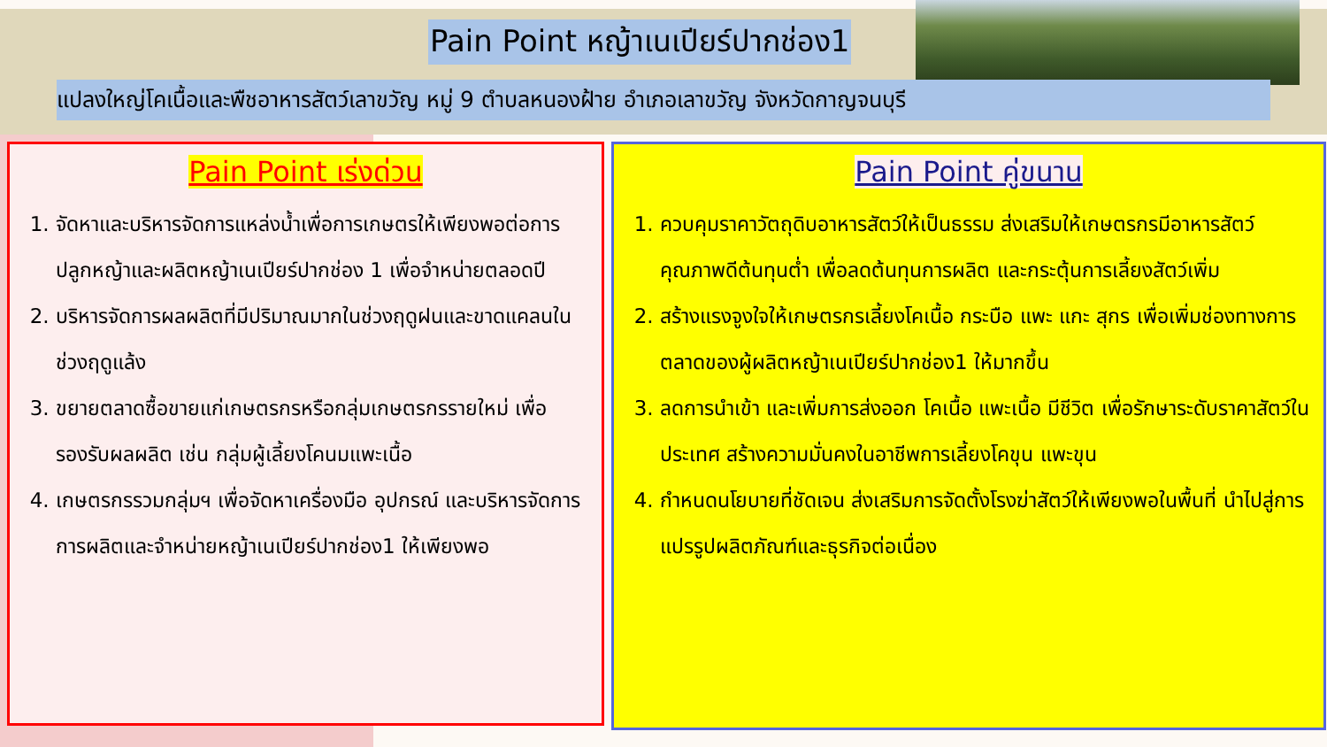Pain Point หญ้าเนเปียร์ปากช่อง1
แปลงใหญ่โคเนื้อและพืชอาหารสัตว์เลาขวัญ หมู่ 9 ตำบลหนองฝ้าย อำเภอเลาขวัญ จังหวัดกาญจนบุรี
Pain Point เร่งด่วน
1. จัดหาและบริหารจัดการแหล่งน้ำเพื่อการเกษตรให้เพียงพอต่อการปลูกหญ้าและผลิตหญ้าเนเปียร์ปากช่อง 1 เพื่อจำหน่ายตลอดปี
2. บริหารจัดการผลผลิตที่มีปริมาณมากในช่วงฤดูฝนและขาดแคลนในช่วงฤดูแล้ง
3. ขยายตลาดซื้อขายแก่เกษตรกรหรือกลุ่มเกษตรกรรายใหม่ เพื่อรองรับผลผลิต เช่น กลุ่มผู้เลี้ยงโคนมแพะเนื้อ
4. เกษตรกรรวมกลุ่มฯ เพื่อจัดหาเครื่องมือ อุปกรณ์ และบริหารจัดการ การผลิตและจำหน่ายหญ้าเนเปียร์ปากช่อง1 ให้เพียงพอ
Pain Point คู่ขนาน
1. ควบคุมราคาวัตถุดิบอาหารสัตว์ให้เป็นธรรม ส่งเสริมให้เกษตรกรมีอาหารสัตว์คุณภาพดีต้นทุนต่ำ เพื่อลดต้นทุนการผลิต และกระตุ้นการเลี้ยงสัตว์เพิ่ม
2. สร้างแรงจูงใจให้เกษตรกรเลี้ยงโคเนื้อ กระบือ แพะ แกะ สุกร เพื่อเพิ่มช่องทางการตลาดของผู้ผลิตหญ้าเนเปียร์ปากช่อง1 ให้มากขึ้น
3. ลดการนำเข้า และเพิ่มการส่งออก โคเนื้อ แพะเนื้อ มีชีวิต เพื่อรักษาระดับราคาสัตว์ในประเทศ สร้างความมั่นคงในอาชีพการเลี้ยงโคขุน แพะขุน
4. กำหนดนโยบายที่ชัดเจน ส่งเสริมการจัดตั้งโรงฆ่าสัตว์ให้เพียงพอในพื้นที่ นำไปสู่การแปรรูปผลิตภัณฑ์และธุรกิจต่อเนื่อง